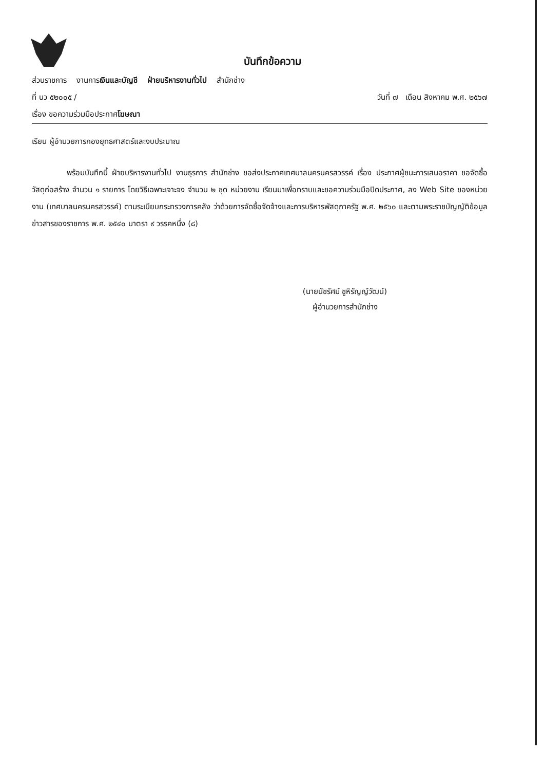บันทึกข้อความ
ส่วนราชการ งานการเงินและบัญชี ฝ่ายบริหารงานทั่วไป สำนักช่าง
ที่ นว ๕๒๐๐๕ / วันที่ ๗ เดือน สิงหาคม พ.ศ. ๒๕๖๗
เรื่อง ขอความร่วมมือประกาศโฆษณา
เรียน ผู้อำนวยการกองยุทธศาสตร์และงบประมาณ
พร้อมบันทึกนี้ ฝ่ายบริหารงานทั่วไป งานธุรการ สำนักช่าง ขอส่งประกาศเทศบาลนครนครสวรรค์ เรื่อง ประกาศผู้ชนะการเสนอราคา ขอจัดซื้อวัสดุก่อสร้าง จำนวน ๑ รายการ โดยวิธีเฉพาะเจาะจง จำนวน ๒ ชุด หน่วยงาน เรียนมาเพื่อทราบและขอความร่วมมือปิดประกาศ, ลง Web Site ของหน่วยงาน (เทศบาลนครนครสวรรค์) ตามระเบียบกระทรวงการคลัง ว่าด้วยการจัดซื้อจัดจ้างและการบริหารพัสดุภาครัฐ พ.ศ. ๒๕๖๐ และตามพระราชบัญญัติข้อมูลข่าวสารของราชการ พ.ศ. ๒๕๔๐ มาตรา ๙ วรรคหนึ่ง (๘)
(นายนัชรัศม์ ชูหิรัญญ์วัฒน์)
ผู้อำนวยการสำนักช่าง